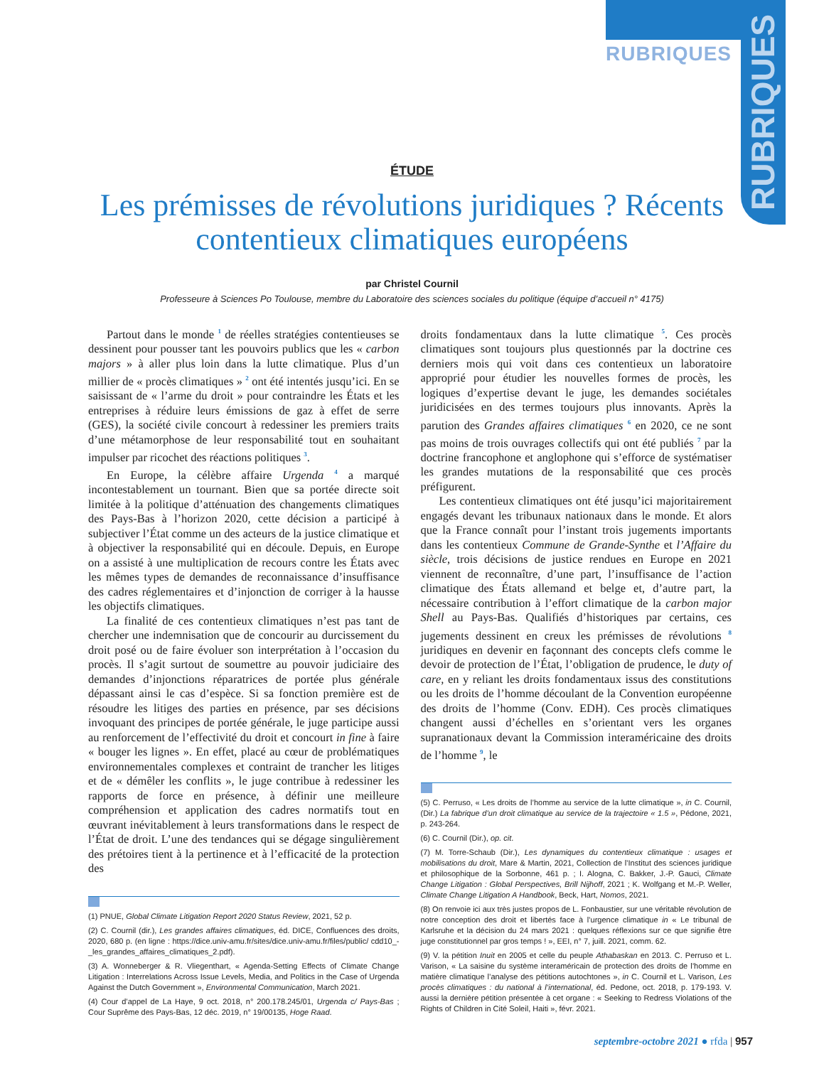RUBRIQUES
RUBRIQUES
ÉTUDE
Les prémisses de révolutions juridiques ? Récents contentieux climatiques européens
par Christel Cournil
Professeure à Sciences Po Toulouse, membre du Laboratoire des sciences sociales du politique (équipe d’accueil n° 4175)
Partout dans le monde <sup>1</sup> de réelles stratégies contentieuses se dessinent pour pousser tant les pouvoirs publics que les « carbon majors » à aller plus loin dans la lutte climatique. Plus d’un millier de « procès climatiques » <sup>2</sup> ont été intentés jusqu’ici. En se saisissant de « l’arme du droit » pour contraindre les États et les entreprises à réduire leurs émissions de gaz à effet de serre (GES), la société civile concourt à redessiner les premiers traits d’une métamorphose de leur responsabilité tout en souhaitant impulser par ricochet des réactions politiques <sup>3</sup>.
En Europe, la célèbre affaire Urgenda <sup>4</sup> a marqué incontestablement un tournant. Bien que sa portée directe soit limitée à la politique d’atténuation des changements climatiques des Pays-Bas à l’horizon 2020, cette décision a participé à subjectiver l’État comme un des acteurs de la justice climatique et à objectiver la responsabilité qui en découle. Depuis, en Europe on a assisté à une multiplication de recours contre les États avec les mêmes types de demandes de reconnaissance d’insuffisance des cadres réglementaires et d’injonction de corriger à la hausse les objectifs climatiques.
La finalité de ces contentieux climatiques n’est pas tant de chercher une indemnisation que de concourir au durcissement du droit posé ou de faire évoluer son interprétation à l’occasion du procès. Il s’agit surtout de soumettre au pouvoir judiciaire des demandes d’injonctions réparatrices de portée plus générale dépassant ainsi le cas d’espèce. Si sa fonction première est de résoudre les litiges des parties en présence, par ses décisions invoquant des principes de portée générale, le juge participe aussi au renforcement de l’effectivité du droit et concourt in fine à faire « bouger les lignes ». En effet, placé au cœur de problématiques environnementales complexes et contraint de trancher les litiges et de « démêler les conflits », le juge contribue à redessiner les rapports de force en présence, à définir une meilleure compréhension et application des cadres normatifs tout en œuvrant inévitablement à leurs transformations dans le respect de l’État de droit. L’une des tendances qui se dégage singulièrement des prétoires tient à la pertinence et à l’efficacité de la protection des
(1) PNUE, Global Climate Litigation Report 2020 Status Review, 2021, 52 p.
(2) C. Cournil (dir.), Les grandes affaires climatiques, éd. DICE, Confluences des droits, 2020, 680 p. (en ligne : https://dice.univ-amu.fr/sites/dice.univ-amu.fr/files/public/ cdd10_-_les_grandes_affaires_climatiques_2.pdf).
(3) A. Wonneberger & R. Vliegenthart, « Agenda-Setting Effects of Climate Change Litigation : Interrelations Across Issue Levels, Media, and Politics in the Case of Urgenda Against the Dutch Government », Environmental Communication, March 2021.
(4) Cour d’appel de La Haye, 9 oct. 2018, n° 200.178.245/01, Urgenda c/ Pays-Bas ; Cour Suprême des Pays-Bas, 12 déc. 2019, n° 19/00135, Hoge Raad.
droits fondamentaux dans la lutte climatique <sup>5</sup>. Ces procès climatiques sont toujours plus questionnés par la doctrine ces derniers mois qui voit dans ces contentieux un laboratoire approprié pour étudier les nouvelles formes de procès, les logiques d’expertise devant le juge, les demandes sociétales juridicisées en des termes toujours plus innovants. Après la parution des Grandes affaires climatiques <sup>6</sup> en 2020, ce ne sont pas moins de trois ouvrages collectifs qui ont été publiés <sup>7</sup> par la doctrine francophone et anglophone qui s’efforce de systématiser les grandes mutations de la responsabilité que ces procès préfigurent.
Les contentieux climatiques ont été jusqu’ici majoritairement engagés devant les tribunaux nationaux dans le monde. Et alors que la France connaît pour l’instant trois jugements importants dans les contentieux Commune de Grande-Synthe et l’Affaire du siècle, trois décisions de justice rendues en Europe en 2021 viennent de reconnaître, d’une part, l’insuffisance de l’action climatique des États allemand et belge et, d’autre part, la nécessaire contribution à l’effort climatique de la carbon major Shell au Pays-Bas. Qualifiés d’historiques par certains, ces jugements dessinent en creux les prémisses de révolutions <sup>8</sup> juridiques en devenir en façonnant des concepts clefs comme le devoir de protection de l’État, l’obligation de prudence, le duty of care, en y reliant les droits fondamentaux issus des constitutions ou les droits de l’homme découlant de la Convention européenne des droits de l’homme (Conv. EDH). Ces procès climatiques changent aussi d’échelles en s’orientant vers les organes supranationaux devant la Commission interaméricaine des droits de l’homme <sup>9</sup>, le
(5) C. Perruso, « Les droits de l’homme au service de la lutte climatique », in C. Cournil, (Dir.) La fabrique d’un droit climatique au service de la trajectoire « 1.5 », Pédone, 2021, p. 243-264.
(6) C. Cournil (Dir.), op. cit.
(7) M. Torre-Schaub (Dir.), Les dynamiques du contentieux climatique : usages et mobilisations du droit, Mare & Martin, 2021, Collection de l’Institut des sciences juridique et philosophique de la Sorbonne, 461 p. ; I. Alogna, C. Bakker, J.-P. Gauci, Climate Change Litigation : Global Perspectives, Brill Nijhoff, 2021 ; K. Wolfgang et M.-P. Weller, Climate Change Litigation A Handbook, Beck, Hart, Nomos, 2021.
(8) On renvoie ici aux très justes propos de L. Fonbaustier, sur une véritable révolution de notre conception des droit et libertés face à l’urgence climatique in « Le tribunal de Karlsruhe et la décision du 24 mars 2021 : quelques réflexions sur ce que signifie être juge constitutionnel par gros temps ! », EEI, n° 7, juill. 2021, comm. 62.
(9) V. la pétition Inuit en 2005 et celle du peuple Athabaskan en 2013. C. Perruso et L. Varison, « La saisine du système interaméricain de protection des droits de l’homme en matière climatique l’analyse des pétitions autochtones », in C. Cournil et L. Varison, Les procès climatiques : du national à l’international, éd. Pedone, oct. 2018, p. 179-193. V. aussi la dernière pétition présentée à cet organe : « Seeking to Redress Violations of the Rights of Children in Cité Soleil, Haiti », févr. 2021.
septembre-octobre 2021 ● rfda | 957